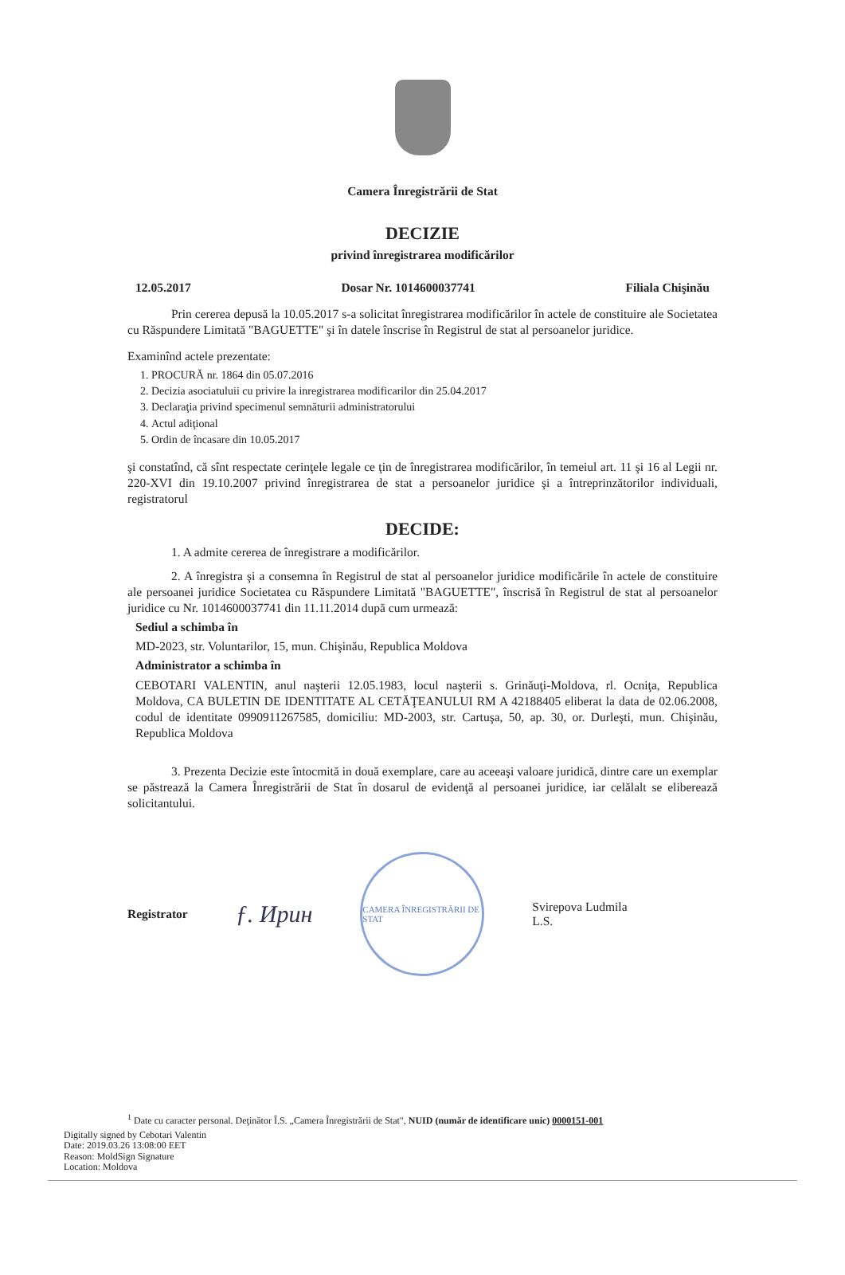Camera Înregistrării de Stat
DECIZIE
privind înregistrarea modificărilor
12.05.2017 Dosar Nr. 1014600037741 Filiala Chişinău
Prin cererea depusă la 10.05.2017 s-a solicitat înregistrarea modificărilor în actele de constituire ale Societatea cu Răspundere Limitată "BAGUETTE" şi în datele înscrise în Registrul de stat al persoanelor juridice.
Examinînd actele prezentate:
1. PROCURĂ nr. 1864 din 05.07.2016
2. Decizia asociatuluii cu privire la inregistrarea modificarilor din 25.04.2017
3. Declaraţia privind specimenul semnăturii administratorului
4. Actul adiţional
5. Ordin de încasare din 10.05.2017
şi constatînd, că sînt respectate cerinţele legale ce ţin de înregistrarea modificărilor, în temeiul art. 11 şi 16 al Legii nr. 220-XVI din 19.10.2007 privind înregistrarea de stat a persoanelor juridice şi a întreprinzătorilor individuali, registratorul
DECIDE:
1. A admite cererea de înregistrare a modificărilor.
2. A înregistra şi a consemna în Registrul de stat al persoanelor juridice modificările în actele de constituire ale persoanei juridice Societatea cu Răspundere Limitată "BAGUETTE", înscrisă în Registrul de stat al persoanelor juridice cu Nr. 1014600037741 din 11.11.2014 după cum urmează:
Sediul a schimba în
MD-2023, str. Voluntarilor, 15, mun. Chişinău, Republica Moldova
Administrator a schimba în
CEBOTARI VALENTIN, anul naşterii 12.05.1983, locul naşterii s. Grinăuţi-Moldova, rl. Ocniţa, Republica Moldova, CA BULETIN DE IDENTITATE AL CETĂŢEANULUI RM A 42188405 eliberat la data de 02.06.2008, codul de identitate 0990911267585, domiciliu: MD-2003, str. Cartuşa, 50, ap. 30, or. Durleşti, mun. Chişinău, Republica Moldova
3. Prezenta Decizie este întocmită in două exemplare, care au aceeaşi valoare juridică, dintre care un exemplar se păstrează la Camera Înregistrării de Stat în dosarul de evidenţă al persoanei juridice, iar celălalt se eliberează solicitantului.
Registrator ƒ. Ирин
CAMERA ÎNREGISTRĂRII DE STAT
Svirepova Ludmila
L.S.
<sup>1</sup> Date cu caracter personal. Deţinător Î.S. „Camera Înregistrării de Stat", NUID (număr de identificare unic) 0000151-001
Digitally signed by Cebotari Valentin
Date: 2019.03.26 13:08:00 EET
Reason: MoldSign Signature
Location: Moldova